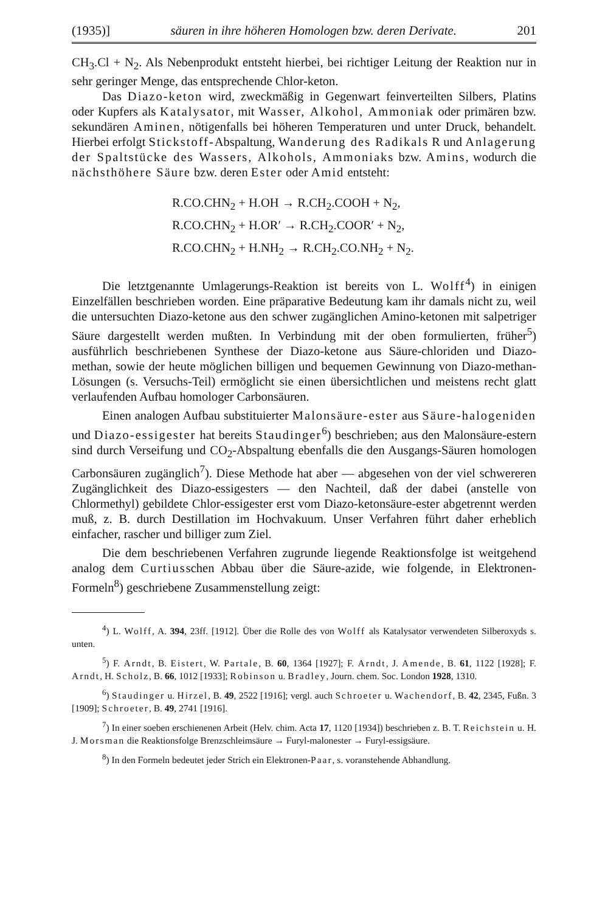(1935)] säuren in ihre höheren Homologen bzw. deren Derivate. 201
CH<sub>3</sub>.Cl + N<sub>2</sub>. Als Nebenprodukt entsteht hierbei, bei richtiger Leitung der Reaktion nur in sehr geringer Menge, das entsprechende Chlor-keton.
Das Diazo-keton wird, zweckmäßig in Gegenwart feinverteilten Silbers, Platins oder Kupfers als Katalysator, mit Wasser, Alkohol, Ammoniak oder primären bzw. sekundären Aminen, nötigenfalls bei höheren Temperaturen und unter Druck, behandelt. Hierbei erfolgt Stickstoff-Abspaltung, Wanderung des Radikals R und Anlagerung der Spaltstücke des Wassers, Alkohols, Ammoniaks bzw. Amins, wodurch die nächsthöhere Säure bzw. deren Ester oder Amid entsteht:
R.CO.CHN<sub>2</sub> + H.OH → R.CH<sub>2</sub>.COOH + N<sub>2</sub>,
R.CO.CHN<sub>2</sub> + H.OR′ → R.CH<sub>2</sub>.COOR′ + N<sub>2</sub>,
R.CO.CHN<sub>2</sub> + H.NH<sub>2</sub> → R.CH<sub>2</sub>.CO.NH<sub>2</sub> + N<sub>2</sub>.
Die letztgenannte Umlagerungs-Reaktion ist bereits von L. Wolff<sup>4</sup>) in einigen Einzelfällen beschrieben worden. Eine präparative Bedeutung kam ihr damals nicht zu, weil die untersuchten Diazo-ketone aus den schwer zugänglichen Amino-ketonen mit salpetriger Säure dargestellt werden mußten. In Verbindung mit der oben formulierten, früher<sup>5</sup>) ausführlich beschriebenen Synthese der Diazo-ketone aus Säure-chloriden und Diazo-methan, sowie der heute möglichen billigen und bequemen Gewinnung von Diazo-methan-Lösungen (s. Versuchs-Teil) ermöglicht sie einen übersichtlichen und meistens recht glatt verlaufenden Aufbau homologer Carbonsäuren.
Einen analogen Aufbau substituierter Malonsäure-ester aus Säure-halogeniden und Diazo-essigester hat bereits Staudinger<sup>6</sup>) beschrieben; aus den Malonsäure-estern sind durch Verseifung und CO<sub>2</sub>-Abspaltung ebenfalls die den Ausgangs-Säuren homologen Carbonsäuren zugänglich<sup>7</sup>). Diese Methode hat aber — abgesehen von der viel schwereren Zugänglichkeit des Diazo-essigesters — den Nachteil, daß der dabei (anstelle von Chlormethyl) gebildete Chlor-essigester erst vom Diazo-ketonsäure-ester abgetrennt werden muß, z. B. durch Destillation im Hochvakuum. Unser Verfahren führt daher erheblich einfacher, rascher und billiger zum Ziel.
Die dem beschriebenen Verfahren zugrunde liegende Reaktionsfolge ist weitgehend analog dem Curtiusschen Abbau über die Säure-azide, wie folgende, in Elektronen-Formeln<sup>8</sup>) geschriebene Zusammenstellung zeigt:
<sup>4</sup>) L. Wolff, A. 394, 23ff. [1912]. Über die Rolle des von Wolff als Katalysator verwendeten Silberoxyds s. unten.
<sup>5</sup>) F. Arndt, B. Eistert, W. Partale, B. 60, 1364 [1927]; F. Arndt, J. Amende, B. 61, 1122 [1928]; F. Arndt, H. Scholz, B. 66, 1012 [1933]; Robinson u. Bradley, Journ. chem. Soc. London 1928, 1310.
<sup>6</sup>) Staudinger u. Hirzel, B. 49, 2522 [1916]; vergl. auch Schroeter u. Wachendorf, B. 42, 2345, Fußn. 3 [1909]; Schroeter, B. 49, 2741 [1916].
<sup>7</sup>) In einer soeben erschienenen Arbeit (Helv. chim. Acta 17, 1120 [1934]) beschrieben z. B. T. Reichstein u. H. J. Morsman die Reaktionsfolge Brenzschleimsäure → Furyl-malonester → Furyl-essigsäure.
<sup>8</sup>) In den Formeln bedeutet jeder Strich ein Elektronen-Paar, s. voranstehende Abhandlung.